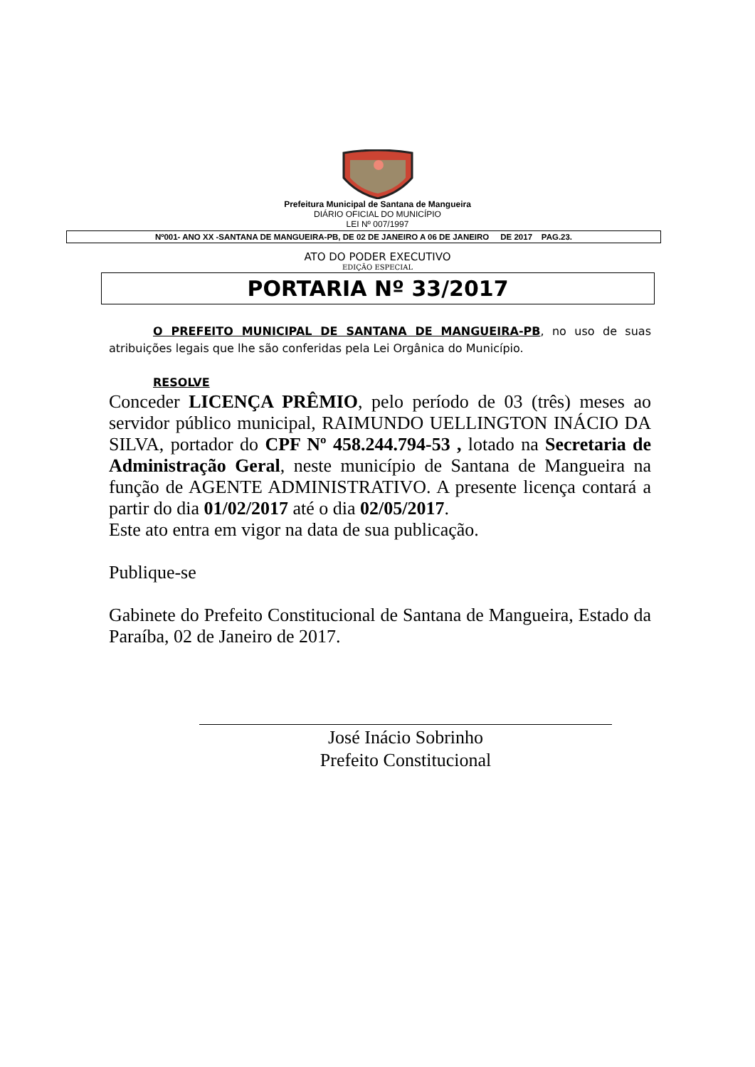Prefeitura Municipal de Santana de Mangueira
DIÁRIO OFICIAL DO MUNICÍPIO
LEI Nº 007/1997
Nº001- ANO XX -SANTANA DE MANGUEIRA-PB, DE 02 DE JANEIRO A 06 DE JANEIRO DE 2017 PAG.23.
ATO DO PODER EXECUTIVO
EDIÇÃO ESPECIAL
PORTARIA Nº 33/2017
O PREFEITO MUNICIPAL DE SANTANA DE MANGUEIRA-PB, no uso de suas atribuições legais que lhe são conferidas pela Lei Orgânica do Município.
RESOLVE
Conceder LICENÇA PRÊMIO, pelo período de 03 (três) meses ao servidor público municipal, RAIMUNDO UELLINGTON INÁCIO DA SILVA, portador do CPF Nº 458.244.794-53 , lotado na Secretaria de Administração Geral, neste município de Santana de Mangueira na função de AGENTE ADMINISTRATIVO. A presente licença contará a partir do dia 01/02/2017 até o dia 02/05/2017.
Este ato entra em vigor na data de sua publicação.
Publique-se
Gabinete do Prefeito Constitucional de Santana de Mangueira, Estado da Paraíba, 02 de Janeiro de 2017.
José Inácio Sobrinho
Prefeito Constitucional